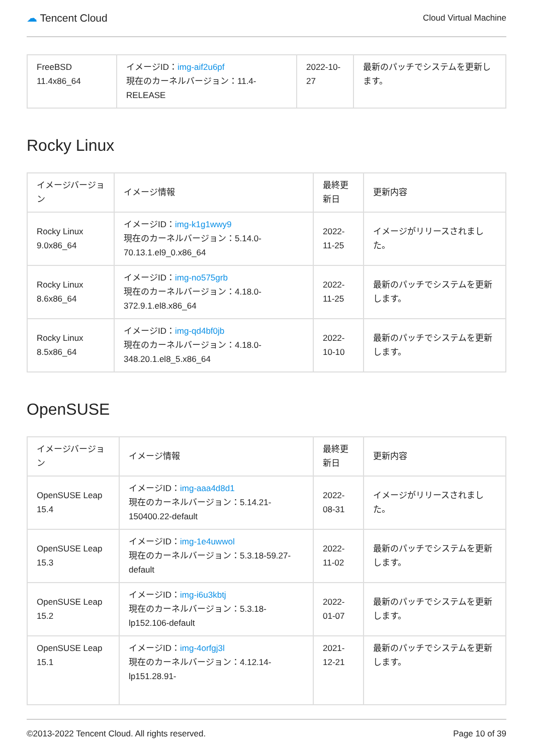☁ Tencent Cloud Cloud Virtual Machine
| FreeBSD 11.4x86_64 | イメージID： img-aif2u6pf 現在のカーネルバージョン：11.4-RELEASE | 2022-10-27 | 最新のパッチでシステムを更新します。 |
Rocky Linux
| イメージバージョン | イメージ情報 | 最終更新日 | 更新内容 |
| --- | --- | --- | --- |
| Rocky Linux 9.0x86_64 | イメージID： img-k1g1wwy9 現在のカーネルバージョン：5.14.0-70.13.1.el9_0.x86_64 | 2022-11-25 | イメージがリリースされました。 |
| Rocky Linux 8.6x86_64 | イメージID： img-no575grb 現在のカーネルバージョン：4.18.0-372.9.1.el8.x86_64 | 2022-11-25 | 最新のパッチでシステムを更新します。 |
| Rocky Linux 8.5x86_64 | イメージID： img-qd4bf0jb 現在のカーネルバージョン：4.18.0-348.20.1.el8_5.x86_64 | 2022-10-10 | 最新のパッチでシステムを更新します。 |
OpenSUSE
| イメージバージョン | イメージ情報 | 最終更新日 | 更新内容 |
| --- | --- | --- | --- |
| OpenSUSE Leap 15.4 | イメージID： img-aaa4d8d1 現在のカーネルバージョン：5.14.21-150400.22-default | 2022-08-31 | イメージがリリースされました。 |
| OpenSUSE Leap 15.3 | イメージID： img-1e4uwwol 現在のカーネルバージョン：5.3.18-59.27-default | 2022-11-02 | 最新のパッチでシステムを更新します。 |
| OpenSUSE Leap 15.2 | イメージID： img-i6u3kbtj 現在のカーネルバージョン：5.3.18-lp152.106-default | 2022-01-07 | 最新のパッチでシステムを更新します。 |
| OpenSUSE Leap 15.1 | イメージID： img-4orfgj3l 現在のカーネルバージョン：4.12.14-lp151.28.91- | 2021-12-21 | 最新のパッチでシステムを更新します。 |
©2013-2022 Tencent Cloud. All rights reserved. Page 10 of 39